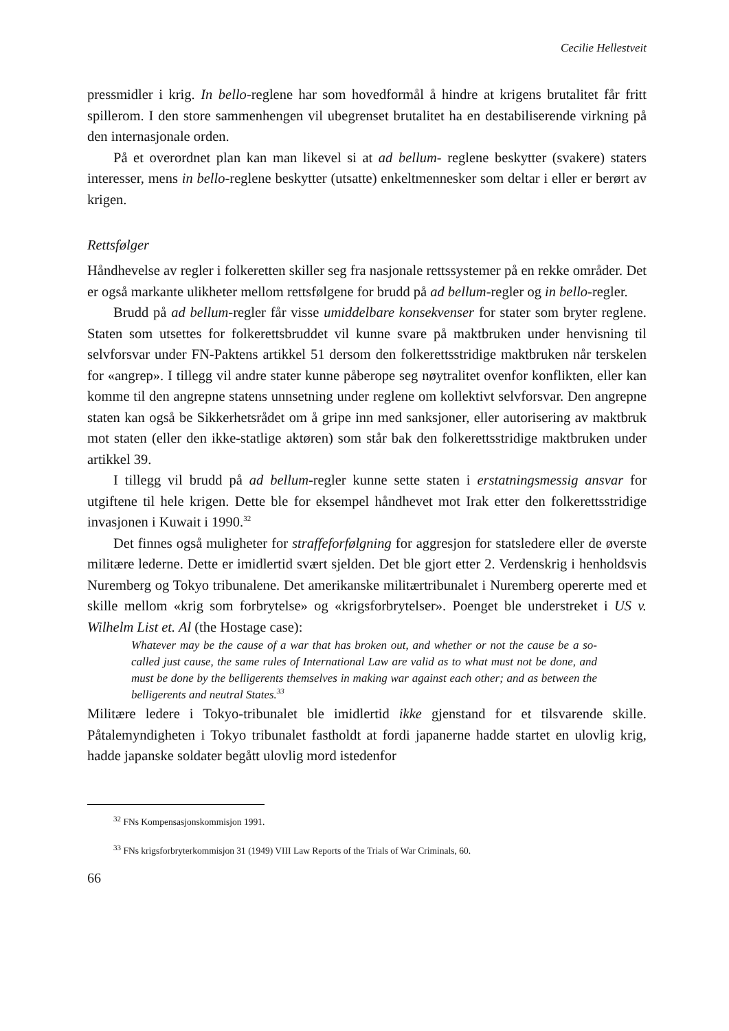Cecilie Hellestveit
pressmidler i krig. In bello-reglene har som hovedformål å hindre at krigens brutalitet får fritt spillerom. I den store sammenhengen vil ubegrenset brutalitet ha en destabiliserende virkning på den internasjonale orden.
På et overordnet plan kan man likevel si at ad bellum- reglene beskytter (svakere) staters interesser, mens in bello-reglene beskytter (utsatte) enkeltmennesker som deltar i eller er berørt av krigen.
Rettsfølger
Håndhevelse av regler i folkeretten skiller seg fra nasjonale rettssystemer på en rekke områder. Det er også markante ulikheter mellom rettsfølgene for brudd på ad bellum-regler og in bello-regler.
Brudd på ad bellum-regler får visse umiddelbare konsekvenser for stater som bryter reglene. Staten som utsettes for folkerettsbruddet vil kunne svare på maktbruken under henvisning til selvforsvar under FN-Paktens artikkel 51 dersom den folkerettsstridige maktbruken når terskelen for «angrep». I tillegg vil andre stater kunne påberope seg nøytralitet ovenfor konflikten, eller kan komme til den angrepne statens unnsetning under reglene om kollektivt selvforsvar. Den angrepne staten kan også be Sikkerhetsrådet om å gripe inn med sanksjoner, eller autorisering av maktbruk mot staten (eller den ikke-statlige aktøren) som står bak den folkerettsstridige maktbruken under artikkel 39.
I tillegg vil brudd på ad bellum-regler kunne sette staten i erstatningsmessig ansvar for utgiftene til hele krigen. Dette ble for eksempel håndhevet mot Irak etter den folkerettsstridige invasjonen i Kuwait i 1990.<sup>32</sup>
Det finnes også muligheter for straffeforfølgning for aggresjon for statsledere eller de øverste militære lederne. Dette er imidlertid svært sjelden. Det ble gjort etter 2. Verdenskrig i henholdsvis Nuremberg og Tokyo tribunalene. Det amerikanske militærtribunalet i Nuremberg opererte med et skille mellom «krig som forbrytelse» og «krigsforbrytelser». Poenget ble understreket i US v. Wilhelm List et. Al (the Hostage case):
Whatever may be the cause of a war that has broken out, and whether or not the cause be a so-called just cause, the same rules of International Law are valid as to what must not be done, and must be done by the belligerents themselves in making war against each other; and as between the belligerents and neutral States.<sup>33</sup>
Militære ledere i Tokyo-tribunalet ble imidlertid ikke gjenstand for et tilsvarende skille. Påtalemyndigheten i Tokyo tribunalet fastholdt at fordi japanerne hadde startet en ulovlig krig, hadde japanske soldater begått ulovlig mord istedenfor
<sup>32</sup> FNs Kompensasjonskommisjon 1991.
<sup>33</sup> FNs krigsforbryterkommisjon 31 (1949) VIII Law Reports of the Trials of War Criminals, 60.
66